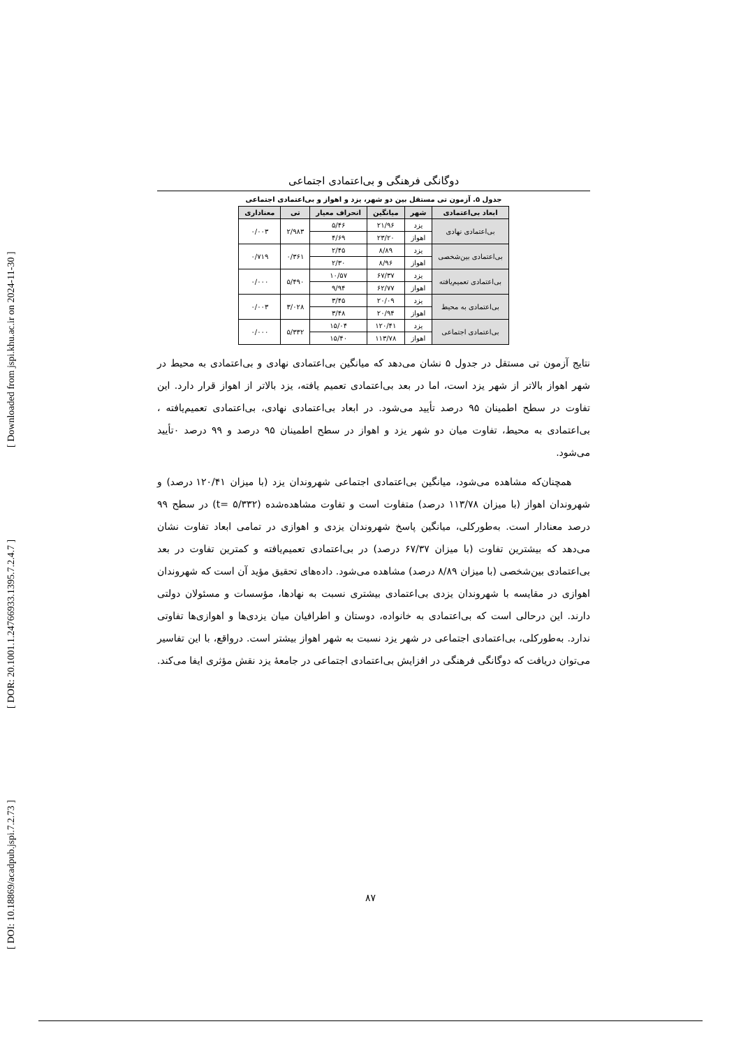[ DOI: 10.18869/acadpub.jspi.7.2.73 ] [ DOR: 20.1001.1.24766933.1395.7.2.4.7 ] [ Downloaded from jspi.khu.ac.ir on 2024-11-30 ]
دوگانگی فرهنگی و بی‌اعتمادی اجتماعی
جدول ۵. آزمون تی مستقل بین دو شهر، یزد و اهواز و بی‌اعتمادی اجتماعی
| ابعاد بی‌اعتمادی | شهر | میانگین | انحراف معیار | تی | معناداری |
| --- | --- | --- | --- | --- | --- |
| بی‌اعتمادی نهادی | یزد | ۲۱/۹۶ | ۵/۴۶ | ۲/۹۸۳ | ۰/۰۰۳ |
| | اهواز | ۲۳/۲۰ | ۴/۶۹ | | |
| بی‌اعتمادی بین‌شخصی | یزد | ۸/۸۹ | ۲/۴۵ | ۰/۳۶۱ | ۰/۷۱۹ |
| | اهواز | ۸/۹۶ | ۲/۳۰ | | |
| بی‌اعتمادی تعمیم‌یافته | یزد | ۶۷/۳۷ | ۱۰/۵۷ | ۵/۴۹۰ | ۰/۰۰۰ |
| | اهواز | ۶۲/۷۷ | ۹/۹۴ | | |
| بی‌اعتمادی به محیط | یزد | ۲۰/۰۹ | ۳/۴۵ | ۳/۰۲۸ | ۰/۰۰۳ |
| | اهواز | ۲۰/۹۴ | ۳/۴۸ | | |
| بی‌اعتمادی اجتماعی | یزد | ۱۲۰/۴۱ | ۱۵/۰۴ | ۵/۳۳۲ | ۰/۰۰۰ |
| | اهواز | ۱۱۳/۷۸ | ۱۵/۴۰ | | |
نتایج آزمون تی مستقل در جدول ۵ نشان می‌دهد که میانگین بی‌اعتمادی نهادی و بی‌اعتمادی به محیط در شهر اهواز بالاتر از شهر یزد است، اما در بعد بی‌اعتمادی تعمیم یافته، یزد بالاتر از اهواز قرار دارد. این تفاوت در سطح اطمینان ۹۵ درصد تأیید می‌شود. در ابعاد بی‌اعتمادی نهادی، بی‌اعتمادی تعمیم‌یافته ، بی‌اعتمادی به محیط، تفاوت میان دو شهر یزد و اهواز در سطح اطمینان ۹۵ درصد و ۹۹ درصد ۰تأیید می‌شود.
همچنان‌که مشاهده می‌شود، میانگین بی‌اعتمادی اجتماعی شهروندان یزد (با میزان ۱۲۰/۴۱ درصد) و شهروندان اهواز (با میزان ۱۱۳/۷۸ درصد) متفاوت است و تفاوت مشاهده‌شده (t= ۵/۳۳۲) در سطح ۹۹ درصد معنادار است. به‌طورکلی، میانگین پاسخ شهروندان یزدی و اهوازی در تمامی ابعاد تفاوت نشان می‌دهد که بیشترین تفاوت (با میزان ۶۷/۳۷ درصد) در بی‌اعتمادی تعمیم‌یافته و کمترین تفاوت در بعد بی‌اعتمادی بین‌شخصی (با میزان ۸/۸۹ درصد) مشاهده می‌شود. داده‌های تحقیق مؤید آن است که شهروندان اهوازی در مقایسه با شهروندان یزدی بی‌اعتمادی بیشتری نسبت به نهادها، مؤسسات و مسئولان دولتی دارند. این درحالی است که بی‌اعتمادی به خانواده، دوستان و اطرافیان میان یزدی‌ها و اهوازی‌ها تفاوتی ندارد. به‌طورکلی، بی‌اعتمادی اجتماعی در شهر یزد نسبت به شهر اهواز بیشتر است. درواقع، با این تفاسیر می‌توان دریافت که دوگانگی فرهنگی در افزایش بی‌اعتمادی اجتماعی در جامعهٔ یزد نقش مؤثری ایفا می‌کند.
۸۷